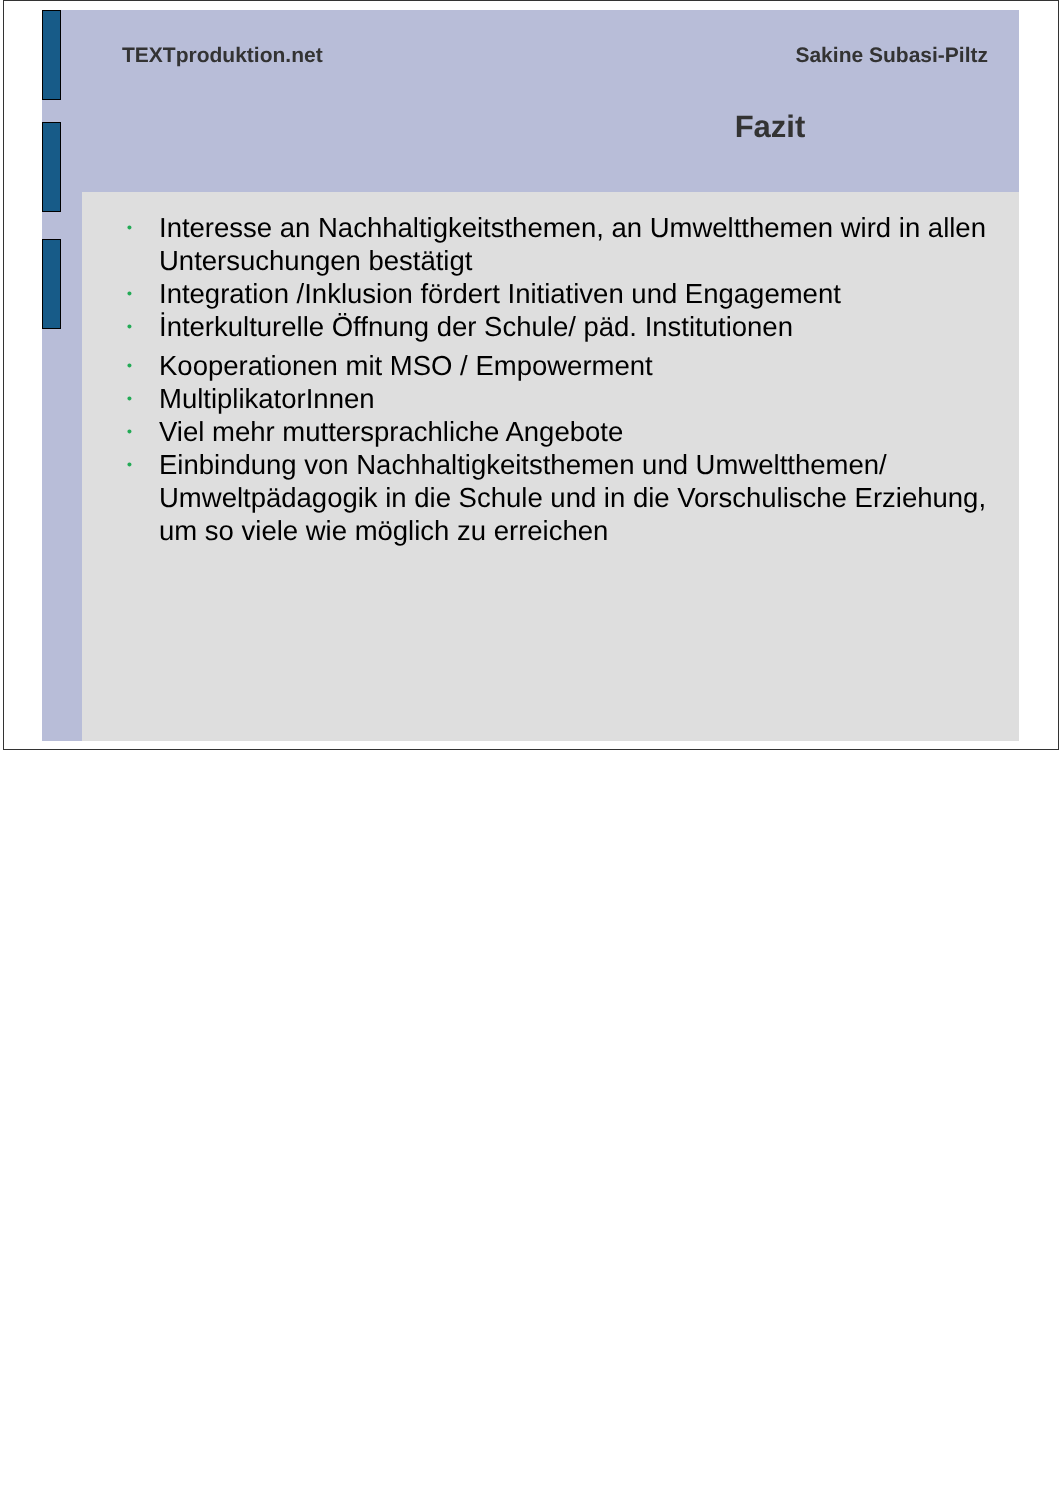TEXTproduktion.net Sakine Subasi-Piltz
Fazit
• Interesse an Nachhaltigkeitsthemen, an Umweltthemen wird in allen Untersuchungen bestätigt
• Integration /Inklusion fördert Initiativen und Engagement
• İnterkulturelle Öffnung der Schule/ päd. Institutionen
• Kooperationen mit MSO / Empowerment
• MultiplikatorInnen
• Viel mehr muttersprachliche Angebote
• Einbindung von Nachhaltigkeitsthemen und Umweltthemen/ Umweltpädagogik in die Schule und in die Vorschulische Erziehung, um so viele wie möglich zu erreichen